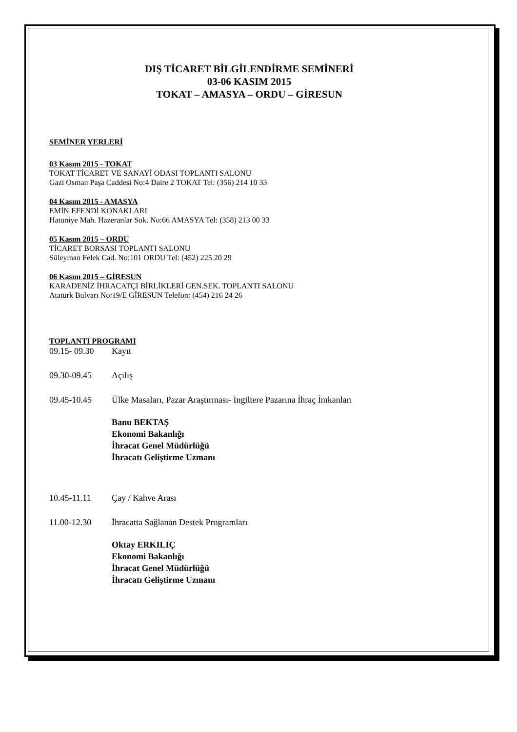DIŞ TİCARET BİLGİLENDİRME SEMİNERİ
03-06 KASIM 2015
TOKAT – AMASYA – ORDU – GİRESUN
SEMİNER YERLERİ
03 Kasım 2015 - TOKAT
TOKAT TİCARET VE SANAYİ ODASI TOPLANTI SALONU
Gazi Osman Paşa Caddesi No:4 Daire 2 TOKAT Tel: (356) 214 10 33
04 Kasım 2015 - AMASYA
EMİN EFENDİ KONAKLARI
Hatuniye Mah. Hazeranlar Sok. No:66 AMASYA Tel: (358) 213 00 33
05 Kasım 2015 – ORDU
TİCARET BORSASI TOPLANTI SALONU
Süleyman Felek Cad. No:101 ORDU Tel: (452) 225 20 29
06 Kasım 2015 – GİRESUN
KARADENİZ İHRACATÇI BİRLİKLERİ GEN.SEK. TOPLANTI SALONU
Atatürk Bulvarı No:19/E GİRESUN Telefon: (454) 216 24 26
TOPLANTI PROGRAMI
09.15- 09.30 Kayıt
09.30-09.45 Açılış
09.45-10.45 Ülke Masaları, Pazar Araştırması- İngiltere Pazarına İhraç İmkanları
Banu BEKTAŞ
Ekonomi Bakanlığı
İhracat Genel Müdürlüğü
İhracatı Geliştirme Uzmanı
10.45-11.11 Çay / Kahve Arası
11.00-12.30 İhracatta Sağlanan Destek Programları
Oktay ERKILIÇ
Ekonomi Bakanlığı
İhracat Genel Müdürlüğü
İhracatı Geliştirme Uzmanı